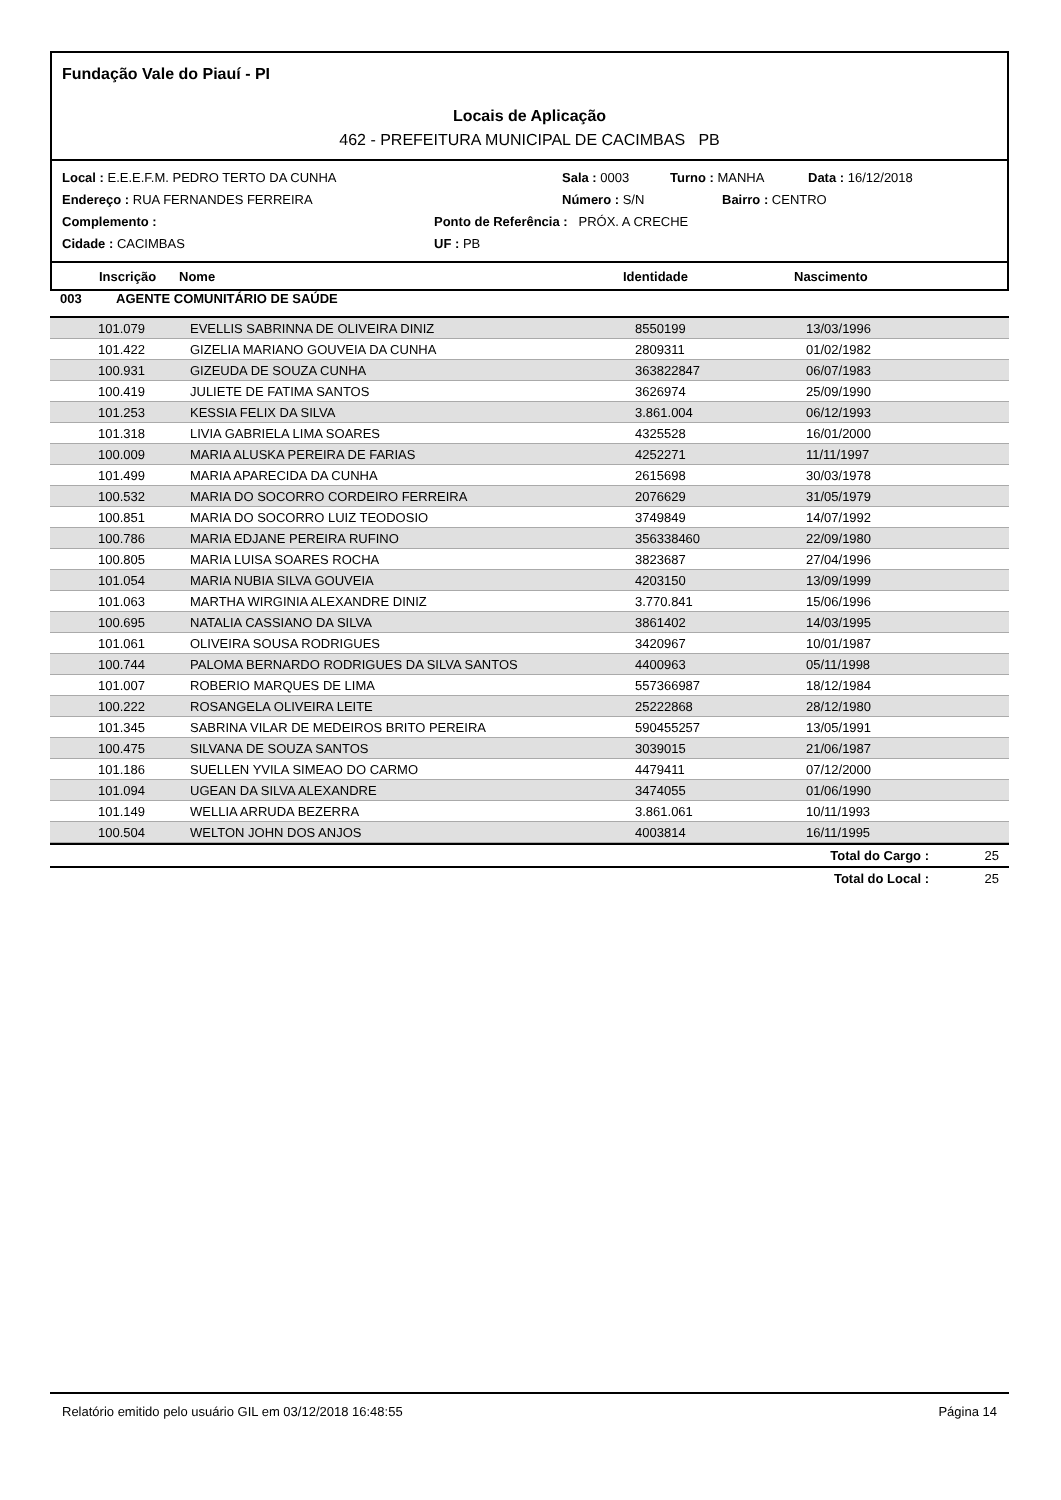Fundação Vale do Piauí - PI
Locais de Aplicação
462 - PREFEITURA MUNICIPAL DE CACIMBAS PB
Local : E.E.E.F.M. PEDRO TERTO DA CUNHA Sala : 0003 Turno : MANHA Data : 16/12/2018
Endereço : RUA FERNANDES FERREIRA Número : S/N Bairro : CENTRO
Complemento : Ponto de Referência : PRÓX. A CRECHE
Cidade : CACIMBAS UF : PB
Inscrição Nome Identidade Nascimento
003 AGENTE COMUNITÁRIO DE SAÚDE
| 101.079 | EVELLIS SABRINNA DE OLIVEIRA DINIZ | 8550199 | 13/03/1996 |
| 101.422 | GIZELIA MARIANO GOUVEIA DA CUNHA | 2809311 | 01/02/1982 |
| 100.931 | GIZEUDA DE SOUZA CUNHA | 363822847 | 06/07/1983 |
| 100.419 | JULIETE DE FATIMA SANTOS | 3626974 | 25/09/1990 |
| 101.253 | KESSIA FELIX DA SILVA | 3.861.004 | 06/12/1993 |
| 101.318 | LIVIA GABRIELA LIMA SOARES | 4325528 | 16/01/2000 |
| 100.009 | MARIA ALUSKA PEREIRA DE FARIAS | 4252271 | 11/11/1997 |
| 101.499 | MARIA APARECIDA DA CUNHA | 2615698 | 30/03/1978 |
| 100.532 | MARIA DO SOCORRO CORDEIRO FERREIRA | 2076629 | 31/05/1979 |
| 100.851 | MARIA DO SOCORRO LUIZ TEODOSIO | 3749849 | 14/07/1992 |
| 100.786 | MARIA EDJANE PEREIRA RUFINO | 356338460 | 22/09/1980 |
| 100.805 | MARIA LUISA SOARES ROCHA | 3823687 | 27/04/1996 |
| 101.054 | MARIA NUBIA SILVA GOUVEIA | 4203150 | 13/09/1999 |
| 101.063 | MARTHA WIRGINIA ALEXANDRE DINIZ | 3.770.841 | 15/06/1996 |
| 100.695 | NATALIA CASSIANO DA SILVA | 3861402 | 14/03/1995 |
| 101.061 | OLIVEIRA SOUSA RODRIGUES | 3420967 | 10/01/1987 |
| 100.744 | PALOMA BERNARDO RODRIGUES DA SILVA SANTOS | 4400963 | 05/11/1998 |
| 101.007 | ROBERIO MARQUES DE LIMA | 557366987 | 18/12/1984 |
| 100.222 | ROSANGELA OLIVEIRA LEITE | 25222868 | 28/12/1980 |
| 101.345 | SABRINA VILAR DE MEDEIROS BRITO PEREIRA | 590455257 | 13/05/1991 |
| 100.475 | SILVANA DE SOUZA SANTOS | 3039015 | 21/06/1987 |
| 101.186 | SUELLEN YVILA SIMEAO DO CARMO | 4479411 | 07/12/2000 |
| 101.094 | UGEAN DA SILVA ALEXANDRE | 3474055 | 01/06/1990 |
| 101.149 | WELLIA ARRUDA BEZERRA | 3.861.061 | 10/11/1993 |
| 100.504 | WELTON JOHN DOS ANJOS | 4003814 | 16/11/1995 |
Total do Cargo : 25
Total do Local : 25
Relatório emitido pelo usuário GIL em 03/12/2018 16:48:55 Página 14